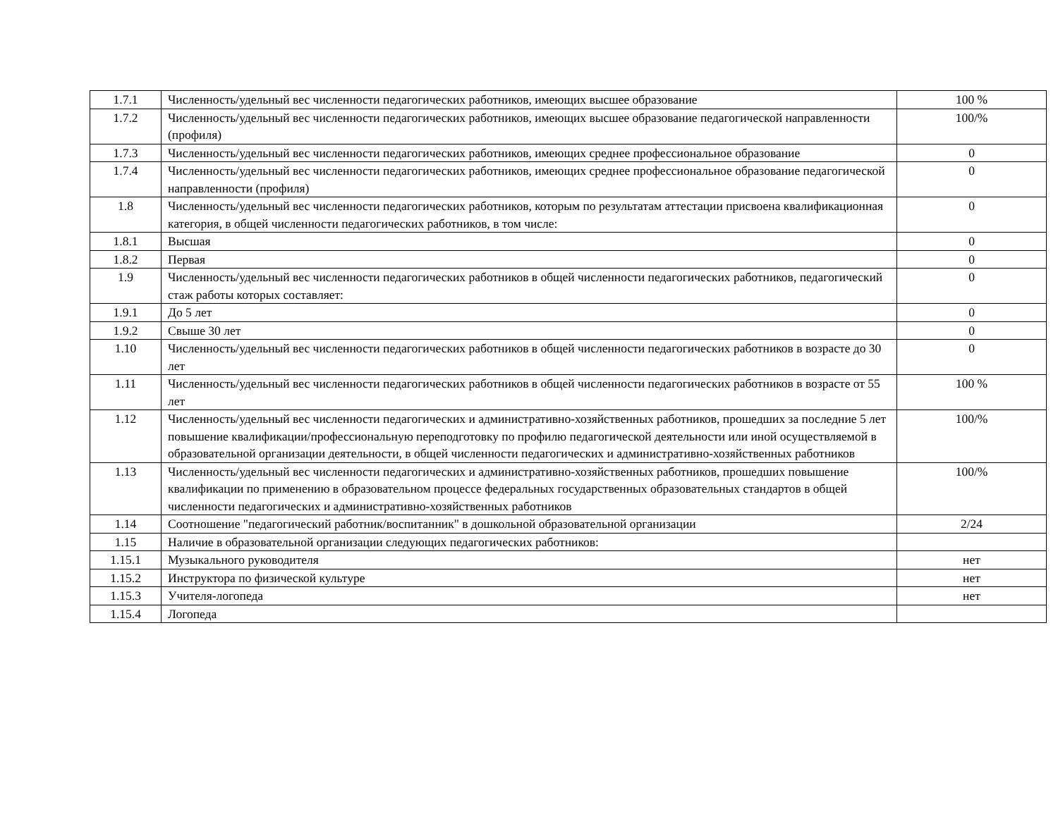| 1.7.1 | Численность/удельный вес численности педагогических работников, имеющих высшее образование | 100 % |
| 1.7.2 | Численность/удельный вес численности педагогических работников, имеющих высшее образование педагогической направленности (профиля) | 100/% |
| 1.7.3 | Численность/удельный вес численности педагогических работников, имеющих среднее профессиональное образование | 0 |
| 1.7.4 | Численность/удельный вес численности педагогических работников, имеющих среднее профессиональное образование педагогической направленности (профиля) | 0 |
| 1.8 | Численность/удельный вес численности педагогических работников, которым по результатам аттестации присвоена квалификационная категория, в общей численности педагогических работников, в том числе: | 0 |
| 1.8.1 | Высшая | 0 |
| 1.8.2 | Первая | 0 |
| 1.9 | Численность/удельный вес численности педагогических работников в общей численности педагогических работников, педагогический стаж работы которых составляет: | 0 |
| 1.9.1 | До 5 лет | 0 |
| 1.9.2 | Свыше 30 лет | 0 |
| 1.10 | Численность/удельный вес численности педагогических работников в общей численности педагогических работников в возрасте до 30 лет | 0 |
| 1.11 | Численность/удельный вес численности педагогических работников в общей численности педагогических работников в возрасте от 55 лет | 100 % |
| 1.12 | Численность/удельный вес численности педагогических и административно-хозяйственных работников, прошедших за последние 5 лет повышение квалификации/профессиональную переподготовку по профилю педагогической деятельности или иной осуществляемой в образовательной организации деятельности, в общей численности педагогических и административно-хозяйственных работников | 100/% |
| 1.13 | Численность/удельный вес численности педагогических и административно-хозяйственных работников, прошедших повышение квалификации по применению в образовательном процессе федеральных государственных образовательных стандартов в общей численности педагогических и административно-хозяйственных работников | 100/% |
| 1.14 | Соотношение "педагогический работник/воспитанник" в дошкольной образовательной организации | 2/24 |
| 1.15 | Наличие в образовательной организации следующих педагогических работников: | |
| 1.15.1 | Музыкального руководителя | нет |
| 1.15.2 | Инструктора по физической культуре | нет |
| 1.15.3 | Учителя-логопеда | нет |
| 1.15.4 | Логопеда | |